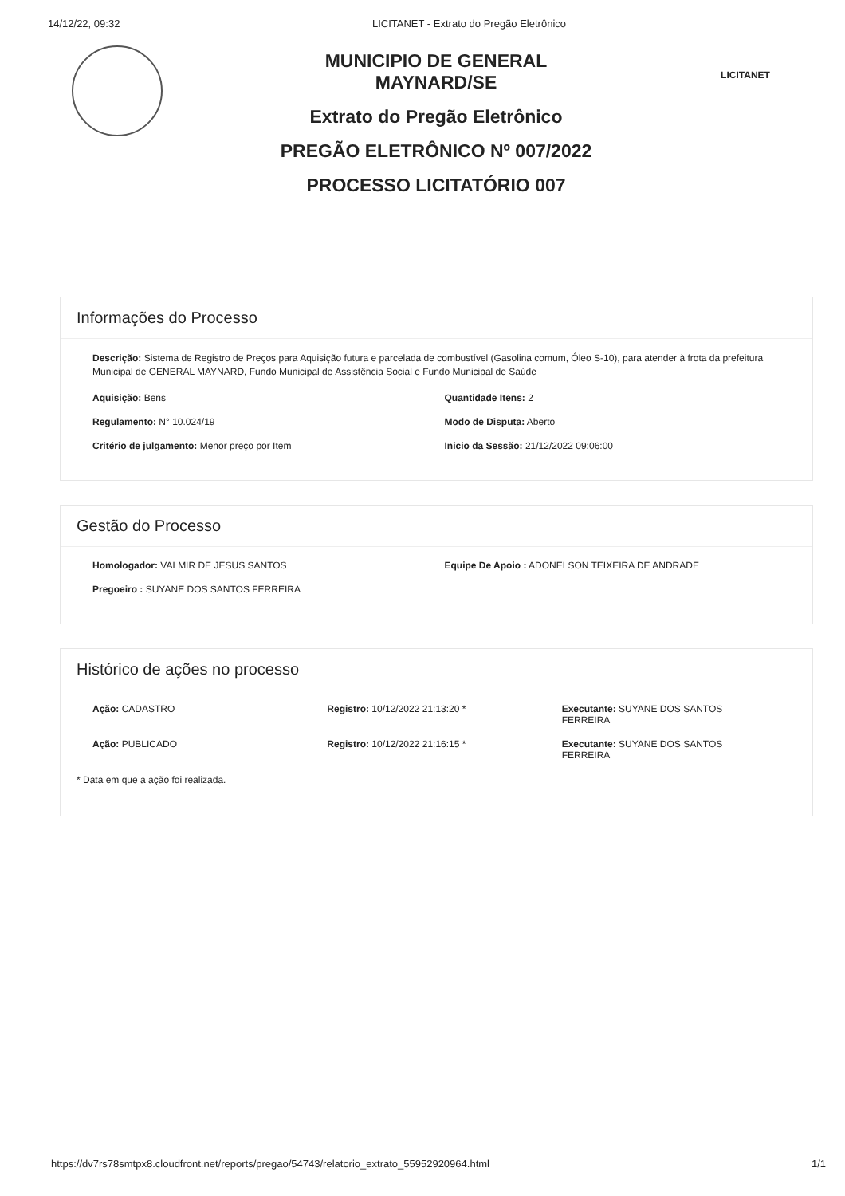14/12/22, 09:32 LICITANET - Extrato do Pregão Eletrônico
MUNICIPIO DE GENERAL
MAYNARD/SE
Extrato do Pregão Eletrônico
PREGÃO ELETRÔNICO Nº 007/2022
PROCESSO LICITATÓRIO 007
LICITANET
Informações do Processo
Descrição: Sistema de Registro de Preços para Aquisição futura e parcelada de combustível (Gasolina comum, Óleo S-10), para atender à frota da prefeitura Municipal de GENERAL MAYNARD, Fundo Municipal de Assistência Social e Fundo Municipal de Saúde
Aquisição: Bens Quantidade Itens: 2
Regulamento: N° 10.024/19 Modo de Disputa: Aberto
Critério de julgamento: Menor preço por Item
Inicio da Sessão: 21/12/2022 09:06:00
Gestão do Processo
Homologador: VALMIR DE JESUS SANTOS
Equipe De Apoio : ADONELSON TEIXEIRA DE ANDRADE
Pregoeiro : SUYANE DOS SANTOS FERREIRA
Histórico de ações no processo
Ação: CADASTRO Registro: 10/12/2022 21:13:20 *
Executante: SUYANE DOS SANTOS
FERREIRA
Ação: PUBLICADO Registro: 10/12/2022 21:16:15 *
Executante: SUYANE DOS SANTOS
FERREIRA
* Data em que a ação foi realizada.
https://dv7rs78smtpx8.cloudfront.net/reports/pregao/54743/relatorio_extrato_55952920964.html 1/1